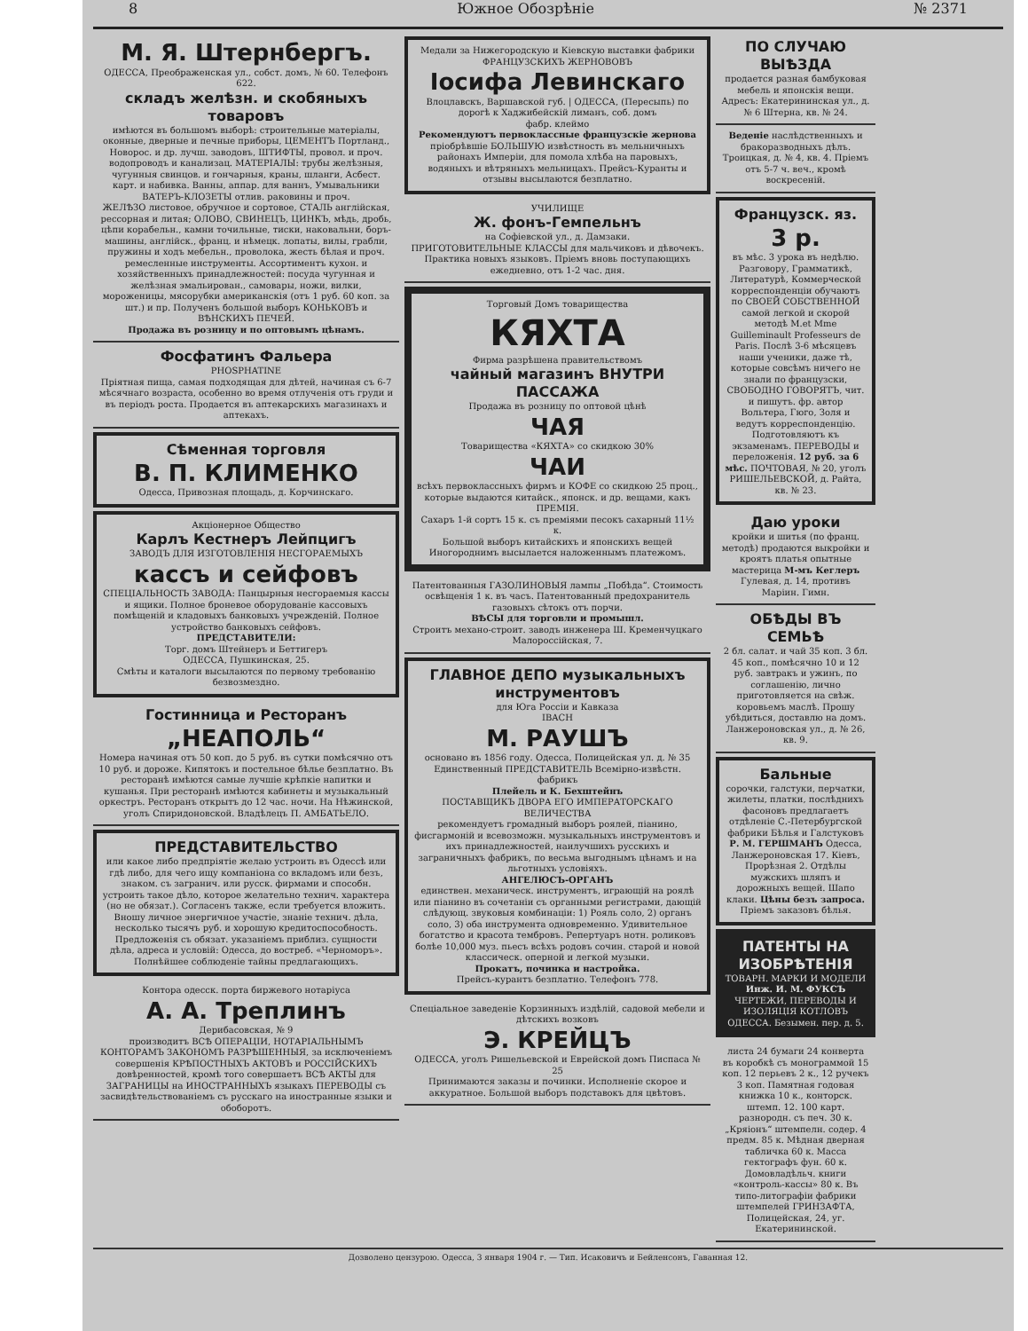8 Южное Обозрѣніе № 2371
М. Я. Штернбергъ.
ОДЕССА, Преображенская ул., собст. домъ, № 60. Телефонъ 622.
складъ желѣзн. и скобяныхъ товаровъ
имѣются въ большомъ выборѣ: строительные матеріалы, оконные, дверные и печные приборы, ЦЕМЕНТЪ Портланд., Новорос. и др. лучш. заводовъ, ШТИФТЫ, провол. и проч. водопроводъ и канализац. МАТЕРІАЛЫ: трубы желѣзныя, чугунныя свинцов. и гончарныя, краны, шланги, Асбест. карт. и набивка. Ванны, аппар. для ваннъ, Умывальники ВАТЕРЪ-КЛОЗЕТЫ отлив. раковины и проч.
ЖЕЛѢЗО листовое, обручное и сортовое, СТАЛЬ англійская, рессорная и литая; ОЛОВО, СВИНЕЦЪ, ЦИНКЪ, мѣдь, дробь, цѣпи корабельн., камни точильные, тиски, наковальни, боръ-машины, англійск., франц. и нѣмецк. лопаты, вилы, грабли, пружины и ходъ мебельн., проволока, жесть бѣлая и проч. ремесленные инструменты. Ассортиментъ кухон. и хозяйственныхъ принадлежностей: посуда чугунная и желѣзная эмальирован., самовары, ножи, вилки, мороженицы, мясорубки американскія (отъ 1 руб. 60 коп. за шт.) и пр. Полученъ большой выборъ КОНЬКОВЪ и ВѢНСКИХЪ ПЕЧЕЙ.
Продажа въ розницу и по оптовымъ цѣнамъ.
Фосфатинъ Фальера
PHOSPHATINE
Пріятная пища, самая подходящая для дѣтей, начиная съ 6-7 мѣсячнаго возраста, особенно во время отлученія отъ груди и въ періодъ роста. Продается въ аптекарскихъ магазинахъ и аптекахъ.
Сѣменная торговля
В. П. КЛИМЕНКО
Одесса, Привозная площадь, д. Корчинскаго.
Акціонерное Общество
Карлъ Кестнеръ Лейпцигъ
ЗАВОДЪ ДЛЯ ИЗГОТОВЛЕНІЯ НЕСГОРАЕМЫХЪ
кассъ и сейфовъ
СПЕЦІАЛЬНОСТЬ ЗАВОДА: Панцырныя несгораемыя кассы и ящики. Полное броневое оборудованіе кассовыхъ помѣщеній и кладовыхъ банковыхъ учрежденій. Полное устройство банковыхъ сейфовъ.
ПРЕДСТАВИТЕЛИ:
Торг. домъ Штейнеръ и Беттигеръ
ОДЕССА, Пушкинская, 25.
Смѣты и каталоги высылаются по первому требованію безвозмездно.
Гостинница и Ресторанъ
„НЕАПОЛЬ“
Номера начиная отъ 50 коп. до 5 руб. въ сутки помѣсячно отъ 10 руб. и дороже. Кипятокъ и постельное бѣлье безплатно. Въ ресторанѣ имѣются самые лучшіе крѣпкіе напитки и кушанья. При ресторанѣ имѣются кабинеты и музыкальный оркестръ. Ресторанъ открытъ до 12 час. ночи. На Нѣжинской, уголъ Спиридоновской. Владѣлецъ П. АМБАТЬЕЛО.
ПРЕДСТАВИТЕЛЬСТВО
или какое либо предпріятіе желаю устроить въ Одессѣ или гдѣ либо, для чего ищу компаніона со вкладомъ или безъ, знаком. съ загранич. или русск. фирмами и способн. устроить такое дѣло, которое желательно технич. характера (но не обязат.). Согласенъ также, если требуется вложить. Вношу личное энергичное участіе, знаніе технич. дѣла, несколько тысячъ руб. и хорошую кредитоспособность. Предложенія съ обязат. указаніемъ приблиз. сущности дѣла, адреса и условій: Одесса, до востреб. «Черноморъ». Полнѣйшее соблюденіе тайны предлагающихъ.
Контора одесск. порта биржевого нотаріуса
А. А. Треплинъ
Дерибасовская, № 9
производитъ ВСѢ ОПЕРАЦІИ, НОТАРІАЛЬНЫМЪ КОНТОРАМЪ ЗАКОНОМЪ РАЗРѢШЕННЫЯ, за исключеніемъ совершенія КРѢПОСТНЫХЪ АКТОВЪ и РОССІЙСКИХЪ довѣренностей, кромѣ того совершаетъ ВСѢ АКТЫ для ЗАГРАНИЦЫ на ИНОСТРАННЫХЪ языкахъ ПЕРЕВОДЫ съ засвидѣтельствованіемъ съ русскаго на иностранные языки и обоборотъ.
Медали за Нижегородскую и Кіевскую выставки фабрики ФРАНЦУЗСКИХЪ ЖЕРНОВОВЪ
Іосифа Левинскаго
Влоцлавскъ, Варшавской губ. | ОДЕССА, (Пересыпь) по дорогѣ к Хаджибейскій лиманъ, соб. домъ
фабр. клеймо
Рекомендуютъ первоклассные французскіе жернова
пріобрѣвшіе БОЛЬШУЮ извѣстность въ мельничныхъ районахъ Имперіи, для помола хлѣба на паровыхъ, водяныхъ и вѣтряныхъ мельницахъ. Прейсъ-Куранты и отзывы высылаются безплатно.
УЧИЛИЩЕ
Ж. фонъ-Гемпельнъ
на Софіевской ул., д. Дамзаки.
ПРИГОТОВИТЕЛЬНЫЕ КЛАССЫ для мальчиковъ и дѣвочекъ. Практика новыхъ языковъ. Пріемъ вновь поступающихъ ежедневно, отъ 1-2 час. дня.
Торговый Домъ товарищества
КЯХТА
Фирма разрѣшена правительствомъ
чайный магазинъ ВНУТРИ ПАССАЖА
Продажа въ розницу по оптовой цѣнѣ
ЧАЯ
Товарищества «КЯХТА» со скидкою 30%
ЧАИ
всѣхъ первоклассныхъ фирмъ и КОФЕ со скидкою 25 проц., которые выдаются китайск., японск. и др. вещами, какъ ПРЕМІЯ.
Сахаръ 1-й сортъ 15 к. съ преміями песокъ сахарный 11½ к.
Большой выборъ китайскихъ и японскихъ вещей
Иногороднимъ высылается наложеннымъ платежомъ.
Патентованныя ГАЗОЛИНОВЫЯ лампы „Побѣда“. Стоимость освѣщенія 1 к. въ часъ. Патентованный предохранитель газовыхъ сѣтокъ отъ порчи.
ВѢСЫ для торговли и промышл.
Строитъ механо-строит. заводъ инженера Ш. Кременчуцкаго Малороссійская, 7.
ГЛАВНОЕ ДЕПО музыкальныхъ инструментовъ
для Юга Россіи и Кавказа
IBACH
М. РАУШЪ
основано въ 1856 году. Одесса, Полицейская ул. д. № 35
Единственный ПРЕДСТАВИТЕЛЬ Всемірно-извѣстн. фабрикъ
Плейель и К. Бехштейнъ
ПОСТАВЩИКЪ ДВОРА ЕГО ИМПЕРАТОРСКАГО ВЕЛИЧЕСТВА
рекомендуетъ громадный выборъ роялей, піанино, фисгармоній и всевозможн. музыкальныхъ инструментовъ и ихъ принадлежностей, наилучшихъ русскихъ и заграничныхъ фабрикъ, по весьма выгоднымъ цѣнамъ и на льготныхъ условіяхъ.
АНГЕЛЮСЪ-ОРГАНЪ
единствен. механическ. инструментъ, играющій на роялѣ или піанино въ сочетаніи съ органными регистрами, дающій слѣдующ. звуковыя комбинаціи: 1) Рояль соло, 2) органъ соло, 3) оба инструмента одновременно. Удивительное богатство и красота тембровъ. Репертуаръ нотн. роликовъ болѣе 10,000 муз. пьесъ всѣхъ родовъ сочин. старой и новой классическ. оперной и легкой музыки.
Прокатъ, починка и настройка.
Прейсъ-курантъ безплатно. Телефонъ 778.
Спеціальное заведеніе Корзинныхъ издѣлій, садовой мебели и дѣтскихъ возковъ
Э. КРЕЙЦЪ
ОДЕССА, уголъ Ришельевской и Еврейской домъ Писпаса № 25
Принимаются заказы и починки. Исполненіе скорое и аккуратное. Большой выборъ подставокъ для цвѣтовъ.
ПО СЛУЧАЮ ВЫѢЗДА
продается разная бамбуковая мебель и японскія вещи. Адресъ: Екатерининская ул., д. № 6 Штерна, кв. № 24.
Веденіе наслѣдственныхъ и бракоразводныхъ дѣлъ. Троицкая, д. № 4, кв. 4. Пріемъ отъ 5-7 ч. веч., кромѣ воскресеній.
Французск. яз.
3 р.
въ мѣс. 3 урока въ недѣлю. Разговору, Грамматикѣ, Литературѣ, Коммерческой корреспонденціи обучаютъ по СВОЕЙ СОБСТВЕННОЙ самой легкой и скорой методѣ M.et Mme Guilleminault Professeurs de Paris. Послѣ 3-6 мѣсяцевъ наши ученики, даже тѣ, которые совсѣмъ ничего не знали по французски, СВОБОДНО ГОВОРЯТЪ, чит. и пишутъ. фр. автор Вольтера, Гюго, Золя и ведутъ корреспонденцію. Подготовляютъ къ экзаменамъ. ПЕРЕВОДЫ и переложенія. 12 руб. за 6 мѣс. ПОЧТОВАЯ, № 20, уголъ РИШЕЛЬЕВСКОЙ, д. Райта, кв. № 23.
Даю уроки
кройки и шитья (по франц. методѣ) продаются выкройки и кроятъ платья опытные мастерица М-мъ Кеглеръ Гулевая, д. 14, противъ Маріин. Гимн.
ОБѢДЫ ВЪ СЕМЬѢ
2 бл. салат. и чай 35 коп. 3 бл. 45 коп., помѣсячно 10 и 12 руб. завтракъ и ужинъ, по соглашенію, лично приготовляется на свѣж. коровьемъ маслѣ. Прошу убѣдиться, доставлю на домъ. Ланжероновская ул., д. № 26, кв. 9.
Бальные
сорочки, галстуки, перчатки, жилеты, платки, послѣднихъ фасоновъ предлагаетъ отдѣленіе С.-Петербургской фабрики Бѣлья и Галстуковъ Р. М. ГЕРШМАНЪ Одесса, Ланжероновская 17. Кіевъ, Прорѣзная 2. Отдѣлы мужскихъ шляпъ и дорожныхъ вещей. Шапо клаки. Цѣны безъ запроса. Пріемъ заказовъ бѣлья.
ПАТЕНТЫ НА ИЗОБРѢТЕНІЯ
ТОВАРН. МАРКИ И МОДЕЛИ
Инж. И. М. ФУКСЪ
ЧЕРТЕЖИ, ПЕРЕВОДЫ И ИЗОЛЯЦІЯ КОТЛОВЪ
ОДЕССА. Безымен. пер. д. 5.
листа 24 бумаги 24 конверта въ коробкѣ съ монограммой 15 коп. 12 перьевъ 2 к., 12 ручекъ 3 коп. Памятная годовая книжка 10 к., конторск. штемп. 12. 100 карт. разнородн. съ печ. 30 к. „Кряіонъ“ штемпелн. содер. 4 предм. 85 к. Мѣдная дверная табличка 60 к. Масса гектографъ фун. 60 к. Домовладѣльч. книги «контроль-кассы» 80 к. Въ типо-литографіи фабрики штемпелей ГРИНЗАФТА, Полицейская, 24, уг. Екатерининской.
Дозволено цензурою. Одесса, 3 января 1904 г. — Тип. Исаковичъ и Бейленсонъ, Гаванная 12.